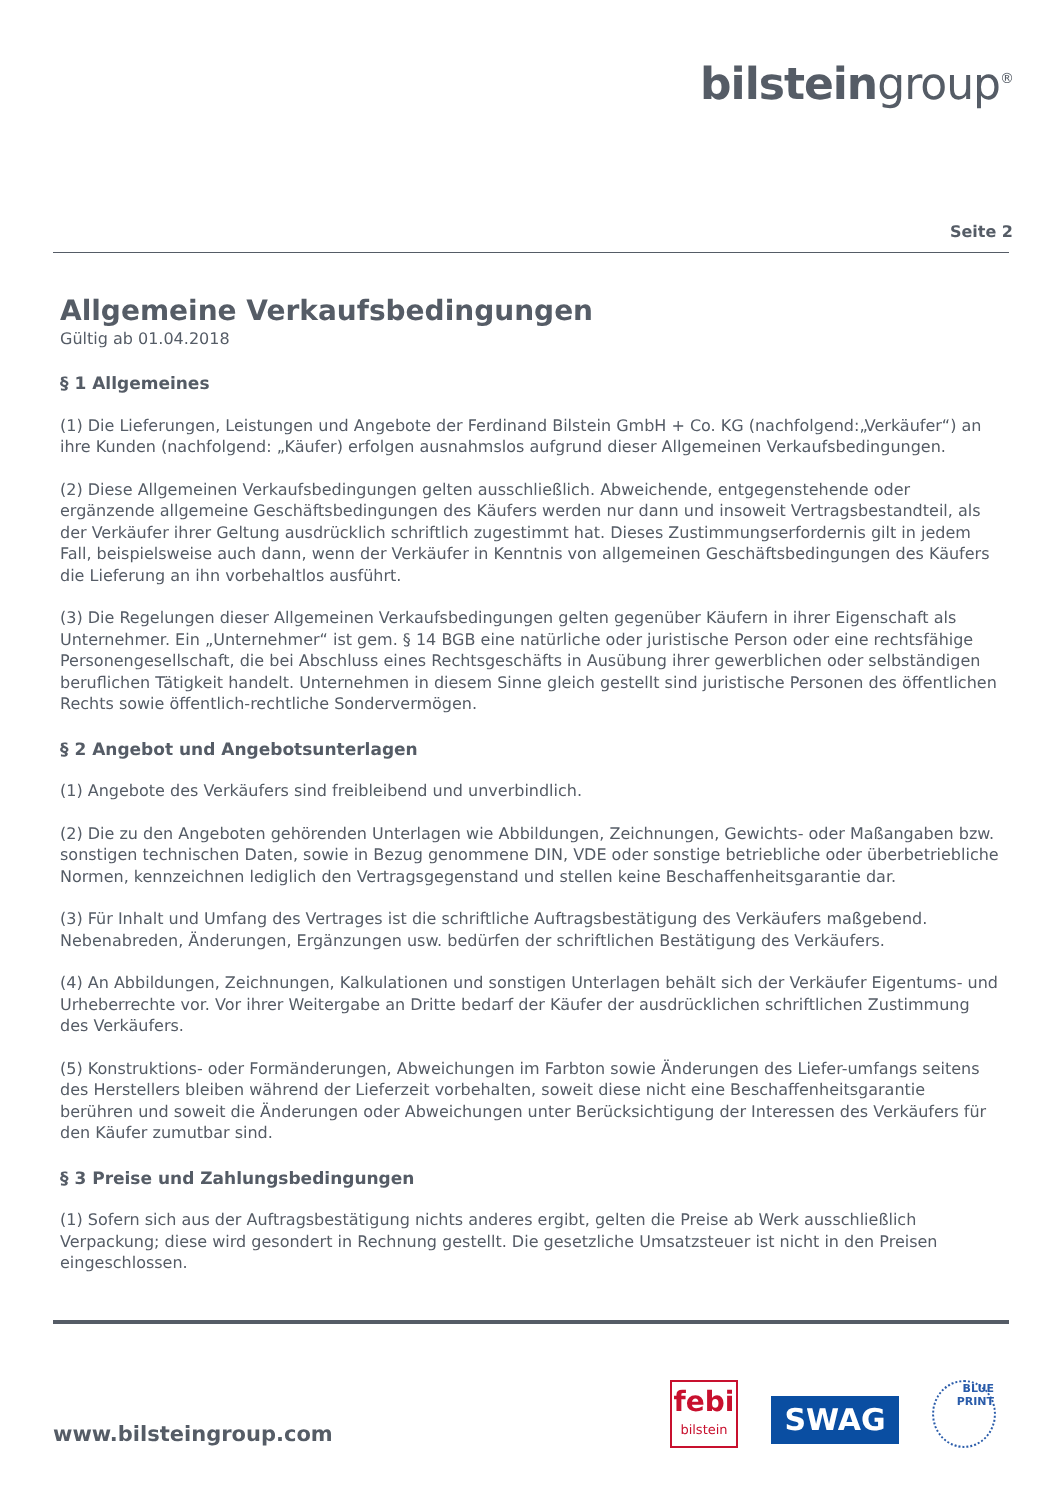bilsteingroup<sup>®</sup>
Seite 2
Allgemeine Verkaufsbedingungen
Gültig ab 01.04.2018
§ 1 Allgemeines
(1) Die Lieferungen, Leistungen und Angebote der Ferdinand Bilstein GmbH + Co. KG (nachfolgend:„Verkäufer“) an ihre Kunden (nachfolgend: „Käufer) erfolgen ausnahmslos aufgrund dieser Allgemeinen Verkaufsbedingungen.
(2) Diese Allgemeinen Verkaufsbedingungen gelten ausschließlich. Abweichende, entgegenstehende oder ergänzende allgemeine Geschäftsbedingungen des Käufers werden nur dann und insoweit Vertragsbestandteil, als der Verkäufer ihrer Geltung ausdrücklich schriftlich zugestimmt hat. Dieses Zustimmungserfordernis gilt in jedem Fall, beispielsweise auch dann, wenn der Verkäufer in Kenntnis von allgemeinen Geschäftsbedingungen des Käufers die Lieferung an ihn vorbehaltlos ausführt.
(3) Die Regelungen dieser Allgemeinen Verkaufsbedingungen gelten gegenüber Käufern in ihrer Eigenschaft als Unternehmer. Ein „Unternehmer“ ist gem. § 14 BGB eine natürliche oder juristische Person oder eine rechtsfähige Personengesellschaft, die bei Abschluss eines Rechtsgeschäfts in Ausübung ihrer gewerblichen oder selbständigen beruflichen Tätigkeit handelt. Unternehmen in diesem Sinne gleich gestellt sind juristische Personen des öffentlichen Rechts sowie öffentlich-rechtliche Sondervermögen.
§ 2 Angebot und Angebotsunterlagen
(1) Angebote des Verkäufers sind freibleibend und unverbindlich.
(2) Die zu den Angeboten gehörenden Unterlagen wie Abbildungen, Zeichnungen, Gewichts- oder Maßangaben bzw. sonstigen technischen Daten, sowie in Bezug genommene DIN, VDE oder sonstige betriebliche oder überbetriebliche Normen, kennzeichnen lediglich den Vertragsgegenstand und stellen keine Beschaffenheitsgarantie dar.
(3) Für Inhalt und Umfang des Vertrages ist die schriftliche Auftragsbestätigung des Verkäufers maßgebend. Nebenabreden, Änderungen, Ergänzungen usw. bedürfen der schriftlichen Bestätigung des Verkäufers.
(4) An Abbildungen, Zeichnungen, Kalkulationen und sonstigen Unterlagen behält sich der Verkäufer Eigentums- und Urheberrechte vor. Vor ihrer Weitergabe an Dritte bedarf der Käufer der ausdrücklichen schriftlichen Zustimmung des Verkäufers.
(5) Konstruktions- oder Formänderungen, Abweichungen im Farbton sowie Änderungen des Liefer-umfangs seitens des Herstellers bleiben während der Lieferzeit vorbehalten, soweit diese nicht eine Beschaffenheitsgarantie berühren und soweit die Änderungen oder Abweichungen unter Berücksichtigung der Interessen des Verkäufers für den Käufer zumutbar sind.
§ 3 Preise und Zahlungsbedingungen
(1) Sofern sich aus der Auftragsbestätigung nichts anderes ergibt, gelten die Preise ab Werk ausschließlich Verpackung; diese wird gesondert in Rechnung gestellt. Die gesetzliche Umsatzsteuer ist nicht in den Preisen eingeschlossen.
www.bilsteingroup.com
febi
bilstein
SWAG
BLUE PRINT